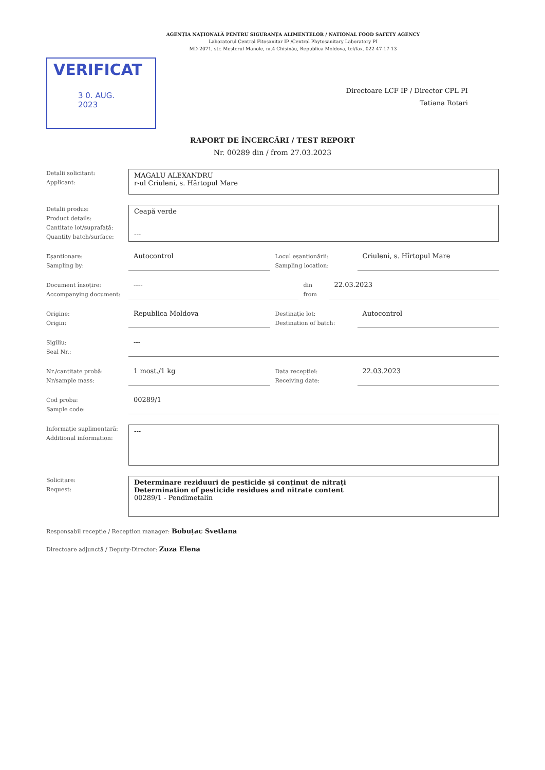AGENȚIA NAȚIONALĂ PENTRU SIGURANȚA ALIMENTELOR / NATIONAL FOOD SAFETY AGENCY
Laboratorul Central Fitosanitar IP /Central Phytosanitary Laboratory PI
MD-2071, str. Meșterul Manole, nr.4 Chișinău, Republica Moldova, tel/fax. 022-47-17-13
VERIFICAT
3 0. AUG. 2023
Directoare LCF IP / Director CPL PI
Tatiana Rotari
RAPORT DE ÎNCERCĂRI / TEST REPORT
Nr. 00289 din / from 27.03.2023
Detalii solicitant:
Applicant:
MAGALU ALEXANDRU
r-ul Criuleni, s. Hârtopul Mare
Detalii produs:
Product details:
Cantitate lot/suprafață:
Quantity batch/surface:
Ceapă verde
---
Eșantionare:
Sampling by:
Autocontrol
Locul eșantionării:
Sampling location:
Criuleni, s. Hîrtopul Mare
Document însoțire:
Accompanying document:
----
din
from
22.03.2023
Origine:
Origin:
Republica Moldova
Destinație lot:
Destination of batch:
Autocontrol
Sigiliu:
Seal Nr.:
---
Nr./cantitate probă:
Nr/sample mass:
1 most./1 kg
Data recepției:
Receiving date:
22.03.2023
Cod proba:
Sample code:
00289/1
Informație suplimentară:
Additional information:
---
Solicitare:
Request:
Determinare reziduuri de pesticide și conținut de nitrați
Determination of pesticide residues and nitrate content
00289/1 - Pendimetalin
Responsabil recepție / Reception manager: Bobuțac Svetlana
Directoare adjunctă / Deputy-Director: Zuza Elena